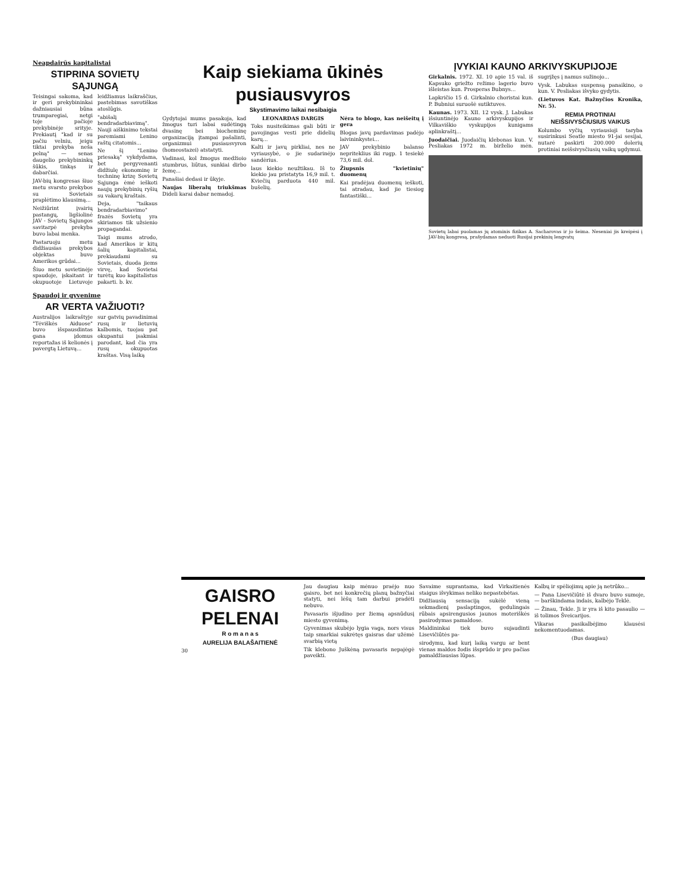Neapdairūs kapitalistai
STIPRINA SOVIETŲ SĄJUNGĄ
Teisingai sakoma, kad ir geri prekybininkai dažniausiai būna trumparegiai, netgi toje pačioje prekybinėje srityje. Prekiautį "kad ir su pačiu velniu, jeigu tiktai prekyba neša pelną" — senas daugelio prekybininkų šūkis, tinkąs ir dabarčiai.
JAV-bių kongresas šiuo metu svarsto prekybos su Sovietais praplėtimo klausimą...
Neižiūrint įvairių pastangų, ligšiolinė JAV - Sovietų Sąjungos savitarpė prekyba buvo labai menka.
Pastaruoju metu didžiausias prekybos objektas buvo Amerikos grūdai...
Šiuo metu sovietinėje spaudoje, įskaitant ir okupuotoje Lietuvoje leidžiamus laikraščius, pastebimas savotiškas atoslūgis.
"abišalį bendradarbiavimą". Nauji aiškinimo tekstai paremiami Lenino raštų citatomis...
Ne šį "Lenino priesaką" vykdydama, bet pergyvenanti didžiulę ekonominę ir techninę krizę Sovietų Sąjunga ėmė ieškoti naujų prekybinių ryšių su vakarų kraštais.
Deja, "taikaus bendradarbiavimo" frazės Sovietų yra skiriamos tik užsienio propagandai.
Taigi mums atrodo, kad Amerikos ir kitų šalių kapitalistai, prekiaudami su Sovietais, duoda jiems virvę, kad Sovietai turėtų kuo kapitalistus pakarti. b. kv.
Spaudoj ir gyvenime
AR VERTA VAŽIUOTI?
Australijos laikraštyje "Tėviškės Aiduose" buvo išspausdintas gana įdomus reportažas iš kelionės į pavergtą Lietuvą...
sur gatvių pavadinimai rusų ir lietuvių kalbomis, tuojau pat okupantui įsakmiai parodant, kad čia yra rusų okupuotas kraštas. Visą laiką
Kaip siekiama ūkinės pusiausvyros
Skystimavimo laikai nesibaigia
Gydytojai mums pasakoja, kad žmogus turi labai sudėtingą dvasinę bei biocheminę organizaciją įtampai pašalinti, organizmui pusiausvyron (homeostazei) atstatyti.
Vadinasi, kol žmogus medžioio stumbrus, liūtus, sunkiai dirbo žemę...
Panašiai dedasi ir ūkyje.
Naujas liberalų triukšmas Dideli karai dabar nemadoj.
LEONARDAS DARGIS
Toks nusiteikimas gali būti ir pavojingas vesti prie didelių karų...
Kalti ir javų pirkliai, nes ne vyriausybė, o jie sudarinėjo sandėrius.
laus kiekio neužtikau. Iš to kiekio jau pristatyta 16,9 mil. t. Kviečių parduota 440 mil. bušelių.
Nėra to blogo, kas neišeitų į gera
Blogas javų pardavimas padėjo laivininkystei...
JAV prekybinio balanso nepriteklius iki rugp. 1 tesiekė 73,6 mil. dol.
Žiupsnis "kvietinių" duomenų
Kai pradėjau duomenų ieškoti, tai atradau, kad jie tiesiog fantastiški...
ĮVYKIAI KAUNO ARKIVYSKUPIJOJE
Girkalnis. 1972. XI. 10 apie 15 val. iš Kapsuko griežto režimo lagerio buvo išleistas kun. Prosperas Bubnys...
Lapkričio 15 d. Girkalnio choristai kun. P. Bubniui suruošė sutiktuves.
Kaunas. 1973. XII. 12 vysk. J. Labukas išsiuntinėjo Kauno arkivyskupijos ir Vilkaviškio vyskupijos kunigams aplinkraštį...
Juodaičiai. Juodaičių klebonas kun. V. Pesliakas 1972 m. birželio mėn. sugrįžęs į namus sužinojo...
Vysk. Labukas suspensą panaikino, o kun. V. Pesliakas išvyko gydytis.
(Lietuvos Kat. Bažnyčios Kronika, Nr. 5).
REMIA PROTINIAI NEIŠSIVYSČIUSIUS VAIKUS
Kolumbo vyčių vyriausioji taryba susirinkusi Seatle miesto 91-jai sesijai, nutarė paskirti 200.000 dolerių protiniai neišsivysčiusių vaikų ugdymui.
Sovietų labai puolamas jų atominis fizikas A. Sacharovas ir jo šeima. Neseniai jis kreipėsi į JAV-bių kongresą, prašydamas neduoti Rusijai prekinių lengvatų
GAISRO PELENAI
R o m a n a s
AURELIJA BALAŠAITIENĖ
30
Jau daugiau kaip mėnuo praėjo nuo gaisro, bet nei konkrečių planų bažnyčiai statyti, nei lėšų tam darbui pradėti nebuvo.
Pavasaris išjudino per žiemą apsnūdusį miesto gyvenimą.
Gyvenimas skubėjo lygia vaga, nors visus taip smarkiai sukrėtęs gaisras dar užėmė svarbią vietą
Tik klebono Juškėną pavasaris nepajėgė paveikti.
Savaime suprantama, kad Virkaitienės staigus išvykimas neliko nepastebėtas.
Didžiausią sensaciją sukėlė vieną sekmadienį paslaptingos, gedulingais rūbais apsirengusios jaunos moteriškės pasirodymas pamaldose.
Maldininkai tiek buvo sujaudinti Lisevičiūtės pa-
sirodymu, kad kurį laiką vargu ar bent vienas maldos žodis išsprūdo ir pro pačias pamaldžiausias lūpas.
Kalbų ir spėliojimų apie ją netrūko...
— Pana Lisevičiūtė iš dvaro buvo sumoje, — barškindama indais, kalbėjo Teklė.
— Žinau, Tekle. Ji ir yra iš kito pasaulio — iš tolimos Šveicarijos.
Vikaras pasikalbėjimo klausėsi nekomentuodamas.
(Bus daugiau)